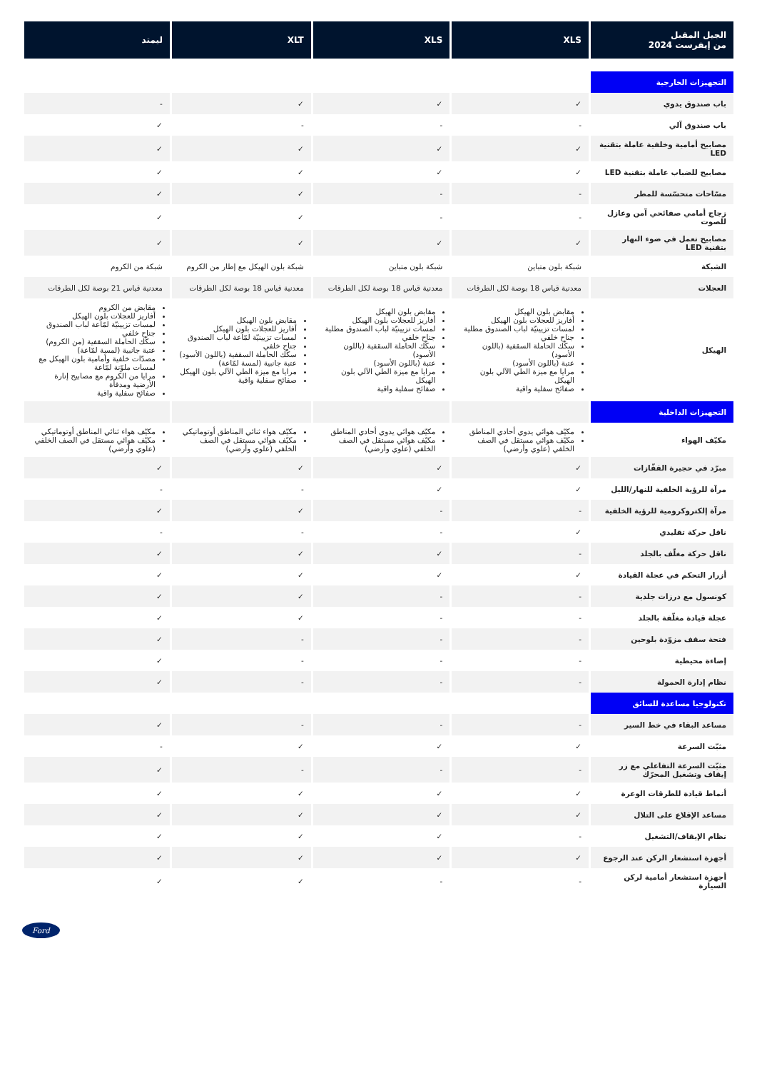| الجيل المقبل من إيفرست 2024 | XLS | XLS | XLT | ليمتد |
| --- | --- | --- | --- | --- |
| التجهيزات الخارجية | | | | |
| باب صندوق يدوي | ✓ | ✓ | ✓ | - |
| باب صندوق آلي | - | - | - | ✓ |
| مصابيح أمامية وخلفية عاملة بتقنية LED | ✓ | ✓ | ✓ | ✓ |
| مصابيح للضباب عاملة بتقنية LED | ✓ | ✓ | ✓ | ✓ |
| مسّاحات متحسّسة للمطر | - | - | ✓ | ✓ |
| زجاج أمامي صفائحي آمن وعازل للصوت | - | - | ✓ | ✓ |
| مصابيح تعمل في ضوء النهار بتقنية LED | ✓ | ✓ | ✓ | ✓ |
| الشبكة | شبكة بلون متباين | شبكة بلون متباين | شبكة بلون الهيكل مع إطار من الكروم | شبكة من الكروم |
| العجلات | معدنية قياس 18 بوصة لكل الطرقات | معدنية قياس 18 بوصة لكل الطرقات | معدنية قياس 18 بوصة لكل الطرقات | معدنية قياس 21 بوصة لكل الطرقات |
| الهيكل | مقابض بلون الهيكل أفاريز للعجلات بلون الهيكل لمسات تزيينيّة لباب الصندوق مطلية جناح خلفي سكّك الحاملة السقفية (باللون الأسود) عتبة (باللون الأسود) مرايا مع ميزة الطي الآلي بلون الهيكل صفائح سفلية واقية | مقابض بلون الهيكل أفاريز للعجلات بلون الهيكل لمسات تزيينيّة لباب الصندوق مطلية جناح خلفي سكّك الحاملة السقفية (باللون الأسود) عتبة (باللون الأسود) مرايا مع ميزة الطي الآلي بلون الهيكل صفائح سفلية واقية | مقابض بلون الهيكل أفاريز للعجلات بلون الهيكل لمسات تزيينيّة لمّاعة لباب الصندوق جناح خلفي سكّك الحاملة السقفية (باللون الأسود) عتبة جانبية (لمسة لمّاعة) مرايا مع ميزة الطي الآلي بلون الهيكل صفائح سفلية واقية | مقابض من الكروم أفاريز للعجلات بلون الهيكل لمسات تزيينيّة لمّاعة لباب الصندوق جناح خلفي سكّك الحاملة السقفية (من الكروم) عتبة جانبية (لمسة لمّاعة) مصدّات خلفية وأمامية بلون الهيكل مع لمسات ملوّنة لمّاعة مرايا من الكروم مع مصابيح إنارة الأرضية ومدفأة صفائح سفلية واقية |
| التجهيزات الداخلية | | | | |
| مكيّف الهواء | مكيّف هوائي يدوي أحادي المناطق مكيّف هوائي مستقل في الصف الخلفي (علوي وأرضي) | مكيّف هوائي يدوي أحادي المناطق مكيّف هوائي مستقل في الصف الخلفي (علوي وأرضي) | مكيّف هواء ثنائي المناطق أوتوماتيكي مكيّف هوائي مستقل في الصف الخلفي (علوي وأرضي) | مكيّف هواء ثنائي المناطق أوتوماتيكي مكيّف هوائي مستقل في الصف الخلفي (علوي وأرضي) |
| مبرّد في حجيرة القفّازات | ✓ | ✓ | ✓ | ✓ |
| مرآة للرؤية الخلفية للنهار/الليل | ✓ | ✓ | - | - |
| مرآة إلكتروكرومية للرؤية الخلفية | - | - | ✓ | ✓ |
| ناقل حركة تقليدي | ✓ | - | - | - |
| ناقل حركة مغلّف بالجلد | - | ✓ | ✓ | ✓ |
| أزرار التحكم في عجلة القيادة | ✓ | ✓ | ✓ | ✓ |
| كونسول مع درزات جلدية | - | - | ✓ | ✓ |
| عجلة قيادة مغلّفة بالجلد | - | - | ✓ | ✓ |
| فتحة سقف مزوّدة بلوحين | - | - | - | ✓ |
| إضاءة محيطية | - | - | - | ✓ |
| نظام إدارة الحمولة | - | - | - | ✓ |
| تكنولوجيا مساعدة للسائق | | | | |
| مساعد البقاء في خط السير | - | - | - | ✓ |
| مثبّت السرعة | ✓ | ✓ | ✓ | - |
| مثبّت السرعة التفاعلي مع زر إيقاف وتشغيل المحرّك | - | - | - | ✓ |
| أنماط قيادة للطرقات الوعرة | ✓ | ✓ | ✓ | ✓ |
| مساعد الإقلاع على التلال | ✓ | ✓ | ✓ | ✓ |
| نظام الإيقاف/التشغيل | - | ✓ | ✓ | ✓ |
| أجهزة استشعار الركن عند الرجوع | ✓ | ✓ | ✓ | ✓ |
| أجهزة استشعار أمامية لركن السيارة | - | - | ✓ | ✓ |
Ford